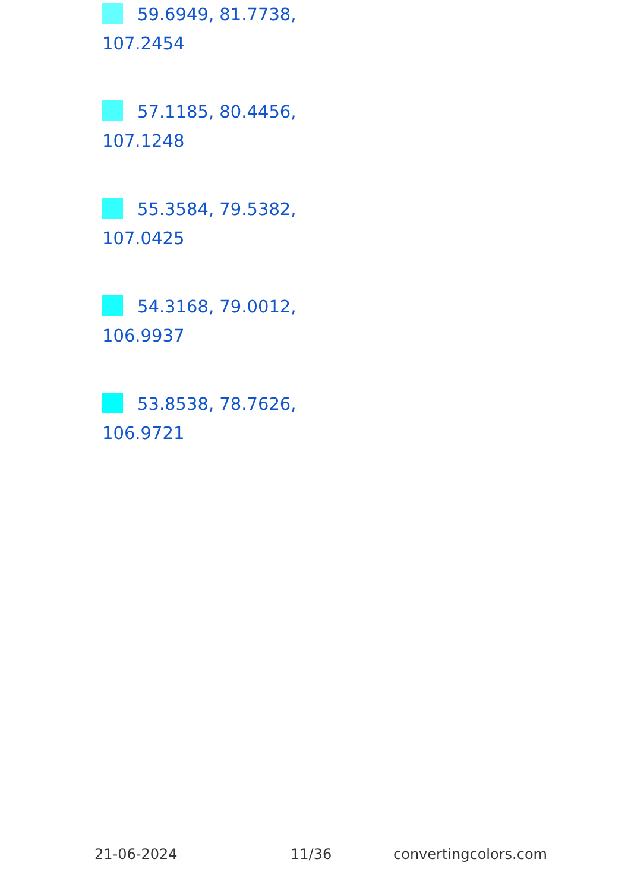59.6949, 81.7738, 107.2454
57.1185, 80.4456, 107.1248
55.3584, 79.5382, 107.0425
54.3168, 79.0012, 106.9937
53.8538, 78.7626, 106.9721
21-06-2024 11/36 convertingcolors.com